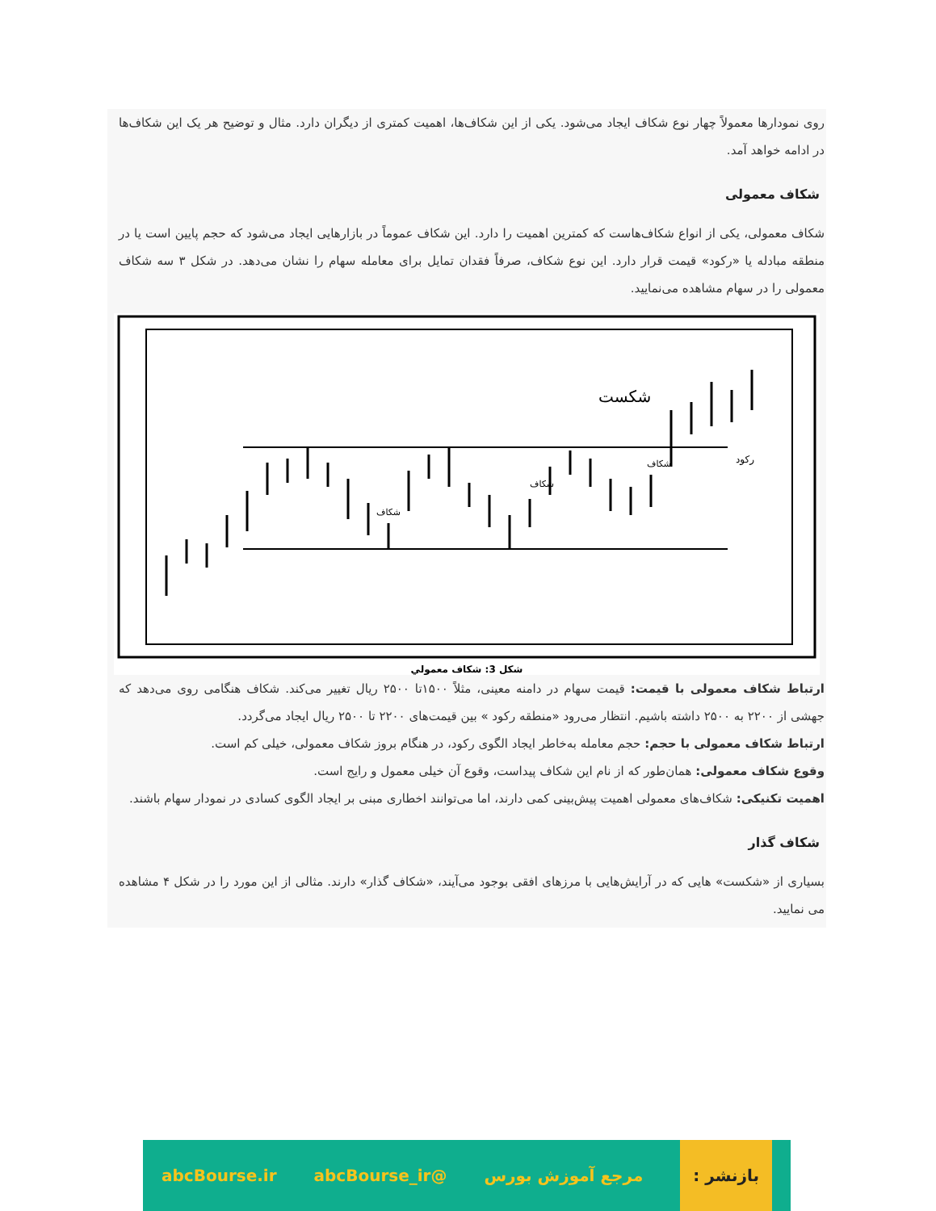روی نمودارها معمولاً چهار نوع شکاف ایجاد می‌شود. یکی از این شکاف‌ها، اهمیت کمتری از دیگران دارد. مثال و توضیح هر یک این شکاف‌ها در ادامه خواهد آمد.
شکاف معمولی
شکاف معمولی، یکی از انواع شکاف‌هاست که کمترین اهمیت را دارد. این شکاف عموماً در بازارهایی ایجاد می‌شود که حجم پایین است یا در منطقه مبادله یا «رکود» قیمت قرار دارد. این نوع شکاف، صرفاً فقدان تمایل برای معامله سهام را نشان می‌دهد. در شکل ۳ سه شکاف معمولی را در سهام مشاهده می‌نمایید.
شکست
رکود
شکاف
شکاف
شکاف
شکل 3: شکاف معمولي
ارتباط شکاف معمولی با قیمت: قیمت سهام در دامنه معینی، مثلاً ۱۵۰۰تا ۲۵۰۰ ریال تغییر می‌کند. شکاف هنگامی روی می‌دهد که جهشی از ۲۲۰۰ به ۲۵۰۰ داشته باشیم. انتظار می‌رود «منطقه رکود » بین قیمت‌های ۲۲۰۰ تا ۲۵۰۰ ریال ایجاد می‌گردد.
ارتباط شکاف معمولی با حجم: حجم معامله به‌خاطر ایجاد الگوی رکود، در هنگام بروز شکاف معمولی، خیلی کم است.
وقوع شکاف معمولی: همان‌طور که از نام این شکاف پیداست، وقوع آن خیلی معمول و رایج است.
اهمیت تکنیکی: شکاف‌های معمولی اهمیت پیش‌بینی کمی دارند، اما می‌توانند اخطاری مبنی بر ایجاد الگوی کسادی در نمودار سهام باشند.
شکاف گذار
بسیاری از «شکست» هایی که در آرایش‌هایی با مرزهای افقی بوجود می‌آیند، «شکاف گذار» دارند. مثالی از این مورد را در شکل ۴ مشاهده می نمایید.
بازنشر : مرجع آموزش بورس @abcBourse_ir abcBourse.ir